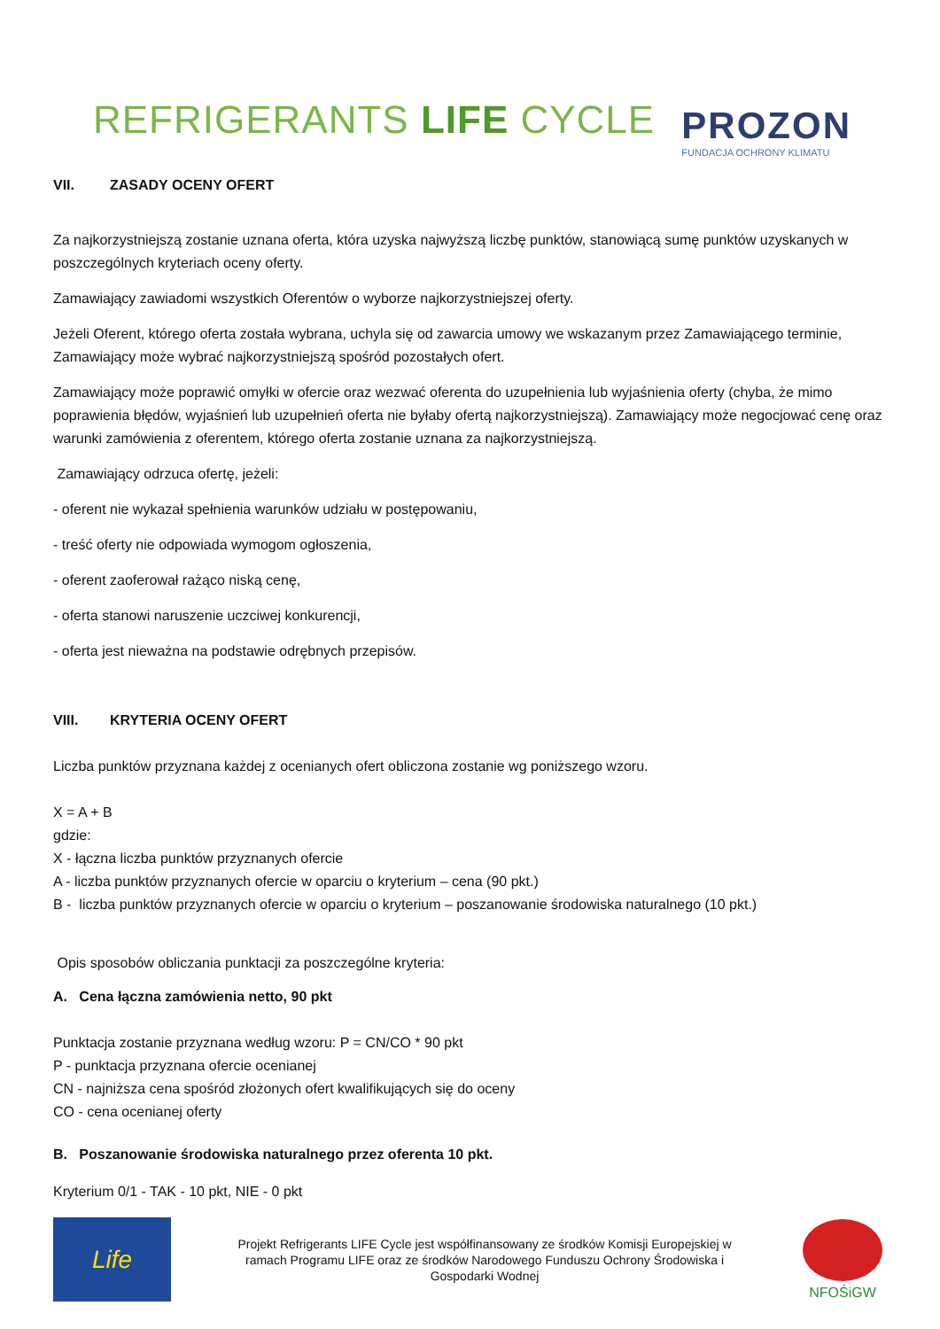REFRIGERANTS LIFE CYCLE
PROZON
FUNDACJA OCHRONY KLIMATU
VII. ZASADY OCENY OFERT
Za najkorzystniejszą zostanie uznana oferta, która uzyska najwyższą liczbę punktów, stanowiącą sumę punktów uzyskanych w poszczególnych kryteriach oceny oferty.
Zamawiający zawiadomi wszystkich Oferentów o wyborze najkorzystniejszej oferty.
Jeżeli Oferent, którego oferta została wybrana, uchyla się od zawarcia umowy we wskazanym przez Zamawiającego terminie, Zamawiający może wybrać najkorzystniejszą spośród pozostałych ofert.
Zamawiający może poprawić omyłki w ofercie oraz wezwać oferenta do uzupełnienia lub wyjaśnienia oferty (chyba, że mimo poprawienia błędów, wyjaśnień lub uzupełnień oferta nie byłaby ofertą najkorzystniejszą). Zamawiający może negocjować cenę oraz warunki zamówienia z oferentem, którego oferta zostanie uznana za najkorzystniejszą.
Zamawiający odrzuca ofertę, jeżeli:
- oferent nie wykazał spełnienia warunków udziału w postępowaniu,
- treść oferty nie odpowiada wymogom ogłoszenia,
- oferent zaoferował rażąco niską cenę,
- oferta stanowi naruszenie uczciwej konkurencji,
- oferta jest nieważna na podstawie odrębnych przepisów.
VIII. KRYTERIA OCENY OFERT
Liczba punktów przyznana każdej z ocenianych ofert obliczona zostanie wg poniższego wzoru.
X = A + B
gdzie:
X - łączna liczba punktów przyznanych ofercie
A - liczba punktów przyznanych ofercie w oparciu o kryterium – cena (90 pkt.)
B - liczba punktów przyznanych ofercie w oparciu o kryterium – poszanowanie środowiska naturalnego (10 pkt.)
Opis sposobów obliczania punktacji za poszczególne kryteria:
A. Cena łączna zamówienia netto, 90 pkt
Punktacja zostanie przyznana według wzoru: P = CN/CO * 90 pkt
P - punktacja przyznana ofercie ocenianej
CN - najniższa cena spośród złożonych ofert kwalifikujących się do oceny
CO - cena ocenianej oferty
B. Poszanowanie środowiska naturalnego przez oferenta 10 pkt.
Kryterium 0/1 - TAK - 10 pkt, NIE - 0 pkt
Life
Projekt Refrigerants LIFE Cycle jest współfinansowany ze środków Komisji Europejskiej w ramach Programu LIFE oraz ze środków Narodowego Funduszu Ochrony Środowiska i Gospodarki Wodnej
NFOŚiGW